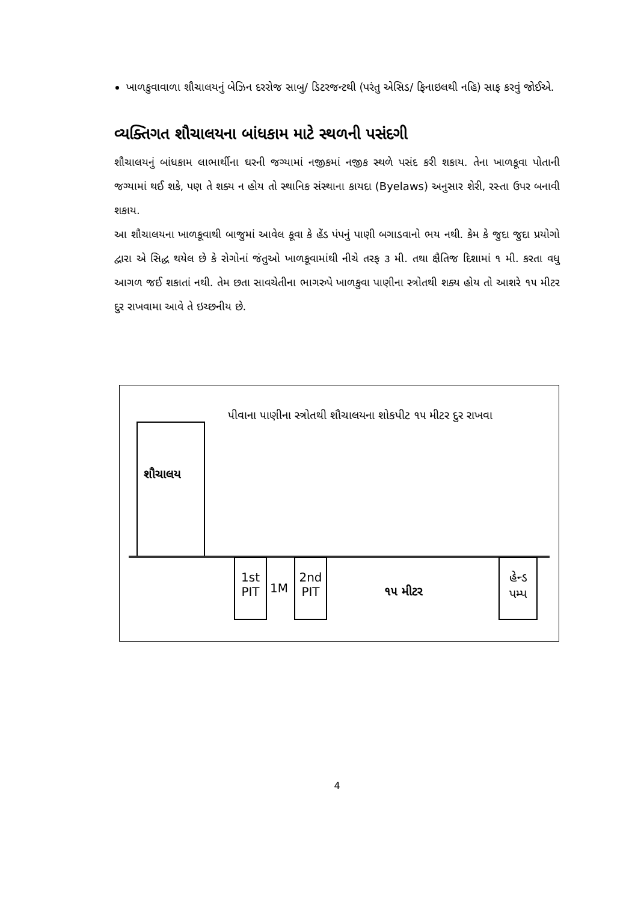ખાળકુવાવાળા શૌચાલયનું બેઝિન દરરોજ સાબુ/ ડિટરજન્ટથી (પરંતુ એસિડ/ ફિનાઇલથી નહિ) સાફ કરવું જોઈએ.
વ્યક્તિગત શૌચાલયના બાંધકામ માટે સ્થળની પસંદગી
શૌચાલયનું બાંધકામ લાભાર્થીના ઘરની જગ્યામાં નજીકમાં નજીક સ્થળે પસંદ કરી શકાય. તેના ખાળકૂવા પોતાની જગ્યામાં થઈ શકે, પણ તે શક્ય ન હોય તો સ્થાનિક સંસ્થાના કાયદા (Byelaws) અનુસાર શેરી, રસ્તા ઉપર બનાવી શકાય.
આ શૌચાલયના ખાળકૂવાથી બાજુમાં આવેલ કૂવા કે હેંડ પંપનું પાણી બગાડવાનો ભય નથી. કેમ કે જુદા જુદા પ્રયોગો દ્વારા એ સિદ્ધ થયેલ છે કે રોગોનાં જંતુઓ ખાળકૂવામાંથી નીચે તરફ ૩ મી. તથા ક્ષૈતિજ દિશામાં ૧ મી. કરતા વધુ આગળ જઈ શકાતાં નથી. તેમ છતા સાવચેતીના ભાગરુપે ખાળકુવા પાણીના સ્ત્રોતથી શક્ય હોય તો આશરે ૧૫ મીટર દુર રાખવામા આવે તે ઇચ્છનીય છે.
પીવાના પાણીના સ્ત્રોતથી શૌચાલયના શોકપીટ ૧૫ મીટર દુર રાખવા
શૌચાલય
1st PIT
1M
2nd PIT
૧૫ મીટર
હેન્ડ પમ્પ
4